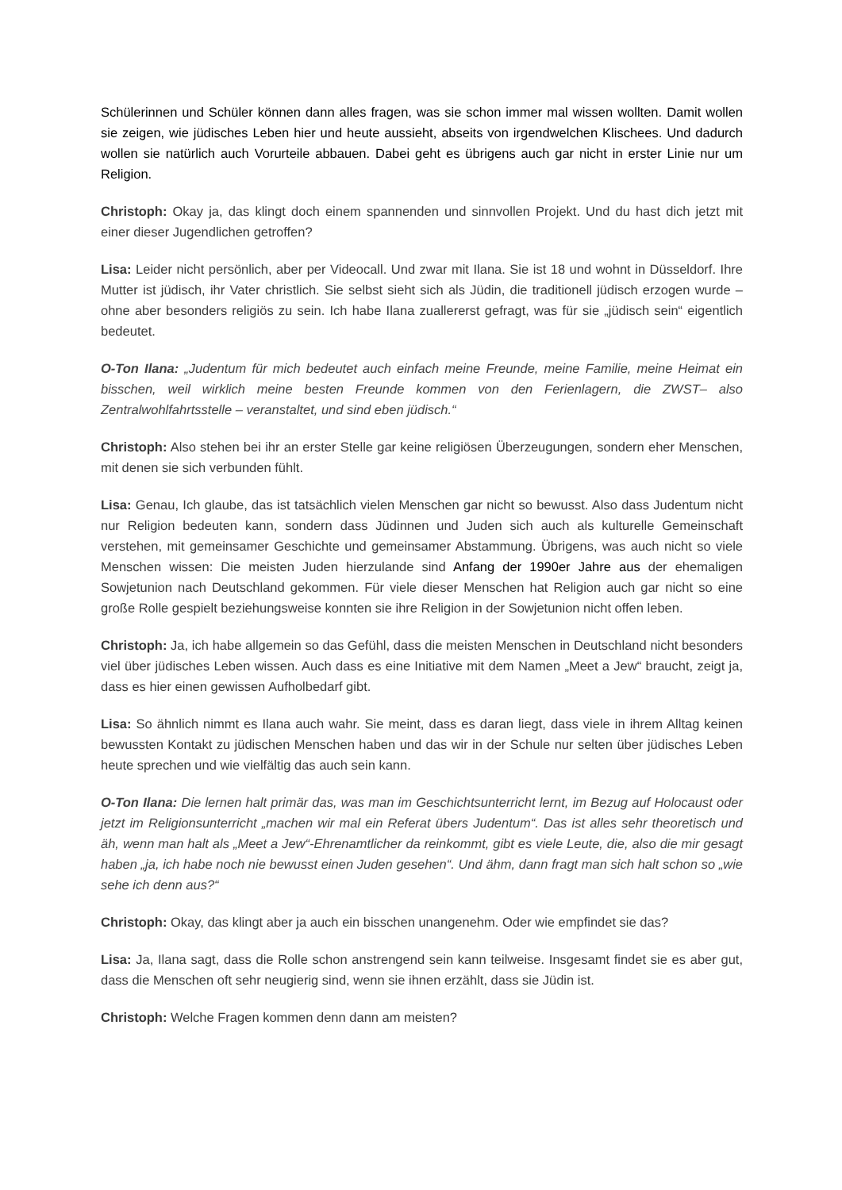Schülerinnen und Schüler können dann alles fragen, was sie schon immer mal wissen wollten. Damit wollen sie zeigen, wie jüdisches Leben hier und heute aussieht, abseits von irgendwelchen Klischees. Und dadurch wollen sie natürlich auch Vorurteile abbauen. Dabei geht es übrigens auch gar nicht in erster Linie nur um Religion.
Christoph: Okay ja, das klingt doch einem spannenden und sinnvollen Projekt. Und du hast dich jetzt mit einer dieser Jugendlichen getroffen?
Lisa: Leider nicht persönlich, aber per Videocall. Und zwar mit Ilana. Sie ist 18 und wohnt in Düsseldorf. Ihre Mutter ist jüdisch, ihr Vater christlich. Sie selbst sieht sich als Jüdin, die traditionell jüdisch erzogen wurde – ohne aber besonders religiös zu sein. Ich habe Ilana zuallererst gefragt, was für sie „jüdisch sein“ eigentlich bedeutet.
O-Ton Ilana: „Judentum für mich bedeutet auch einfach meine Freunde, meine Familie, meine Heimat ein bisschen, weil wirklich meine besten Freunde kommen von den Ferienlagern, die ZWST– also Zentralwohlfahrtsstelle – veranstaltet, und sind eben jüdisch.“
Christoph: Also stehen bei ihr an erster Stelle gar keine religiösen Überzeugungen, sondern eher Menschen, mit denen sie sich verbunden fühlt.
Lisa: Genau, Ich glaube, das ist tatsächlich vielen Menschen gar nicht so bewusst. Also dass Judentum nicht nur Religion bedeuten kann, sondern dass Jüdinnen und Juden sich auch als kulturelle Gemeinschaft verstehen, mit gemeinsamer Geschichte und gemeinsamer Abstammung. Übrigens, was auch nicht so viele Menschen wissen: Die meisten Juden hierzulande sind Anfang der 1990er Jahre aus der ehemaligen Sowjetunion nach Deutschland gekommen. Für viele dieser Menschen hat Religion auch gar nicht so eine große Rolle gespielt beziehungsweise konnten sie ihre Religion in der Sowjetunion nicht offen leben.
Christoph: Ja, ich habe allgemein so das Gefühl, dass die meisten Menschen in Deutschland nicht besonders viel über jüdisches Leben wissen. Auch dass es eine Initiative mit dem Namen „Meet a Jew“ braucht, zeigt ja, dass es hier einen gewissen Aufholbedarf gibt.
Lisa: So ähnlich nimmt es Ilana auch wahr. Sie meint, dass es daran liegt, dass viele in ihrem Alltag keinen bewussten Kontakt zu jüdischen Menschen haben und das wir in der Schule nur selten über jüdisches Leben heute sprechen und wie vielfältig das auch sein kann.
O-Ton Ilana: Die lernen halt primär das, was man im Geschichtsunterricht lernt, im Bezug auf Holocaust oder jetzt im Religionsunterricht „machen wir mal ein Referat übers Judentum“. Das ist alles sehr theoretisch und äh, wenn man halt als „Meet a Jew“-Ehrenamtlicher da reinkommt, gibt es viele Leute, die, also die mir gesagt haben „ja, ich habe noch nie bewusst einen Juden gesehen“. Und ähm, dann fragt man sich halt schon so „wie sehe ich denn aus?“
Christoph: Okay, das klingt aber ja auch ein bisschen unangenehm. Oder wie empfindet sie das?
Lisa: Ja, Ilana sagt, dass die Rolle schon anstrengend sein kann teilweise. Insgesamt findet sie es aber gut, dass die Menschen oft sehr neugierig sind, wenn sie ihnen erzählt, dass sie Jüdin ist.
Christoph: Welche Fragen kommen denn dann am meisten?